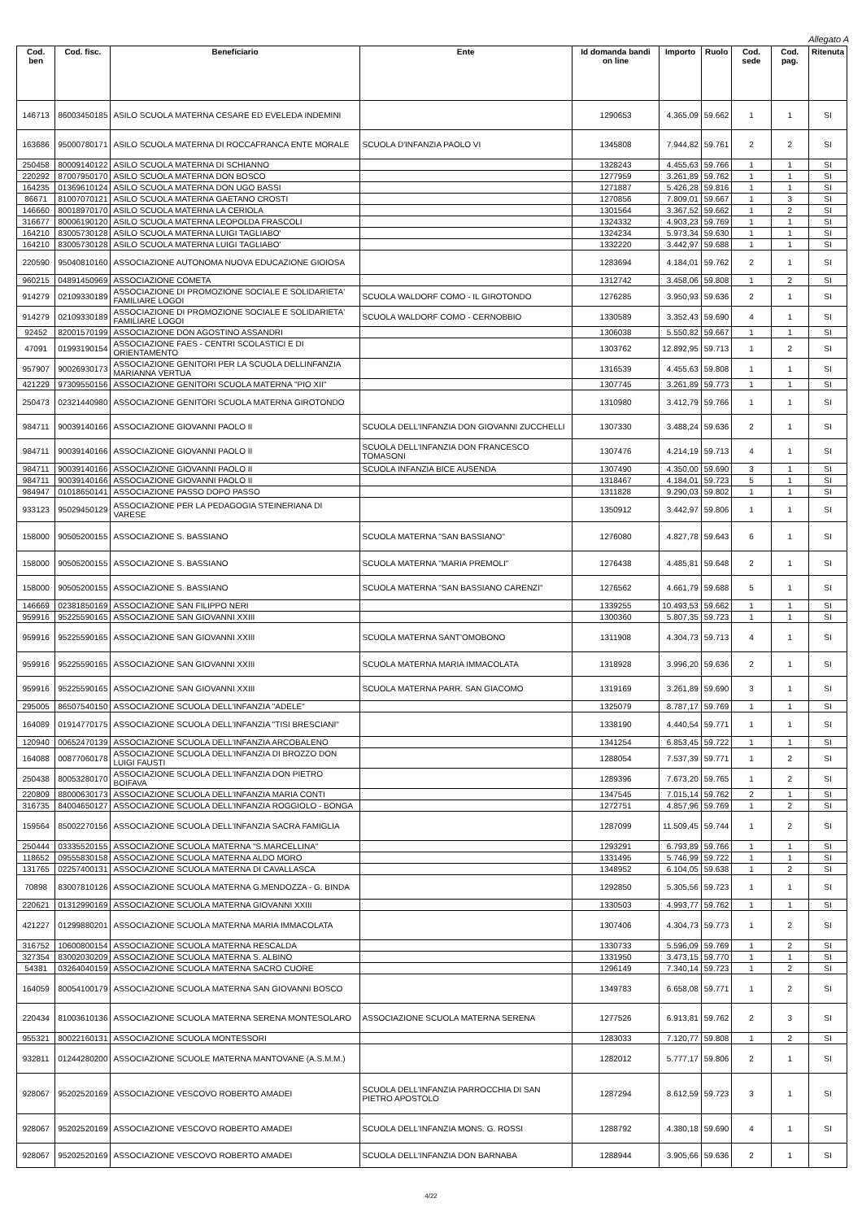Allegato A
| Cod. ben | Cod. fisc. | Beneficiario | Ente | Id domanda bandi on line | Importo | Ruolo | Cod. sede | Cod. pag. | Ritenuta |
| --- | --- | --- | --- | --- | --- | --- | --- | --- | --- |
| 146713 | 86003450185 | ASILO SCUOLA MATERNA CESARE ED EVELEDA INDEMINI | | 1290653 | 4.365,09 | 59.662 | 1 | 1 | SI |
| 163686 | 95000780171 | ASILO SCUOLA MATERNA DI ROCCAFRANCA ENTE MORALE | SCUOLA D'INFANZIA PAOLO VI | 1345808 | 7.944,82 | 59.761 | 2 | 2 | SI |
| 250458 | 80009140122 | ASILO SCUOLA MATERNA DI SCHIANNO | | 1328243 | 4.455,63 | 59.766 | 1 | 1 | SI |
| 220292 | 87007950170 | ASILO SCUOLA MATERNA DON BOSCO | | 1277959 | 3.261,89 | 59.762 | 1 | 1 | SI |
| 164235 | 01369610124 | ASILO SCUOLA MATERNA DON UGO BASSI | | 1271887 | 5.426,28 | 59.816 | 1 | 1 | SI |
| 86671 | 81007070121 | ASILO SCUOLA MATERNA GAETANO CROSTI | | 1270856 | 7.809,01 | 59.667 | 1 | 3 | SI |
| 146660 | 80018970170 | ASILO SCUOLA MATERNA LA CERIOLA | | 1301564 | 3.367,52 | 59.662 | 1 | 2 | SI |
| 316677 | 80006190120 | ASILO SCUOLA MATERNA LEOPOLDA FRASCOLI | | 1324332 | 4.903,23 | 59.769 | 1 | 1 | SI |
| 164210 | 83005730128 | ASILO SCUOLA MATERNA LUIGI TAGLIABO' | | 1324234 | 5.973,34 | 59.630 | 1 | 1 | SI |
| 164210 | 83005730128 | ASILO SCUOLA MATERNA LUIGI TAGLIABO' | | 1332220 | 3.442,97 | 59.688 | 1 | 1 | SI |
| 220590 | 95040810160 | ASSOCIAZIONE AUTONOMA NUOVA EDUCAZIONE GIOIOSA | | 1283694 | 4.184,01 | 59.762 | 2 | 1 | SI |
| 960215 | 04891450969 | ASSOCIAZIONE COMETA | | 1312742 | 3.458,06 | 59.808 | 1 | 2 | SI |
| 914279 | 02109330189 | ASSOCIAZIONE DI PROMOZIONE SOCIALE E SOLIDARIETA' FAMILIARE LOGOI | SCUOLA WALDORF COMO - IL GIROTONDO | 1276285 | 3.950,93 | 59.636 | 2 | 1 | SI |
| 914279 | 02109330189 | ASSOCIAZIONE DI PROMOZIONE SOCIALE E SOLIDARIETA' FAMILIARE LOGOI | SCUOLA WALDORF COMO - CERNOBBIO | 1330589 | 3.352,43 | 59.690 | 4 | 1 | SI |
| 92452 | 82001570199 | ASSOCIAZIONE DON AGOSTINO ASSANDRI | | 1306038 | 5.550,82 | 59.667 | 1 | 1 | SI |
| 47091 | 01993190154 | ASSOCIAZIONE FAES - CENTRI SCOLASTICI E DI ORIENTAMENTO | | 1303762 | 12.892,95 | 59.713 | 1 | 2 | SI |
| 957907 | 90026930173 | ASSOCIAZIONE GENITORI PER LA SCUOLA DELLINFANZIA MARIANNA VERTUA | | 1316539 | 4.455,63 | 59.808 | 1 | 1 | SI |
| 421229 | 97309550156 | ASSOCIAZIONE GENITORI SCUOLA MATERNA "PIO XII" | | 1307745 | 3.261,89 | 59.773 | 1 | 1 | SI |
| 250473 | 02321440980 | ASSOCIAZIONE GENITORI SCUOLA MATERNA GIROTONDO | | 1310980 | 3.412,79 | 59.766 | 1 | 1 | SI |
| 984711 | 90039140166 | ASSOCIAZIONE GIOVANNI PAOLO II | SCUOLA DELL'INFANZIA DON GIOVANNI ZUCCHELLI | 1307330 | 3.488,24 | 59.636 | 2 | 1 | SI |
| 984711 | 90039140166 | ASSOCIAZIONE GIOVANNI PAOLO II | SCUOLA DELL'INFANZIA DON FRANCESCO TOMASONI | 1307476 | 4.214,19 | 59.713 | 4 | 1 | SI |
| 984711 | 90039140166 | ASSOCIAZIONE GIOVANNI PAOLO II | SCUOLA INFANZIA BICE AUSENDA | 1307490 | 4.350,00 | 59.690 | 3 | 1 | SI |
| 984711 | 90039140166 | ASSOCIAZIONE GIOVANNI PAOLO II | | 1318467 | 4.184,01 | 59.723 | 5 | 1 | SI |
| 984947 | 01018650141 | ASSOCIAZIONE PASSO DOPO PASSO | | 1311828 | 9.290,03 | 59.802 | 1 | 1 | SI |
| 933123 | 95029450129 | ASSOCIAZIONE PER LA PEDAGOGIA STEINERIANA DI VARESE | | 1350912 | 3.442,97 | 59.806 | 1 | 1 | SI |
| 158000 | 90505200155 | ASSOCIAZIONE S. BASSIANO | SCUOLA MATERNA "SAN BASSIANO" | 1276080 | 4.827,78 | 59.643 | 6 | 1 | SI |
| 158000 | 90505200155 | ASSOCIAZIONE S. BASSIANO | SCUOLA MATERNA "MARIA PREMOLI" | 1276438 | 4.485,81 | 59.648 | 2 | 1 | SI |
| 158000 | 90505200155 | ASSOCIAZIONE S. BASSIANO | SCUOLA MATERNA "SAN BASSIANO CARENZI" | 1276562 | 4.661,79 | 59.688 | 5 | 1 | SI |
| 146669 | 02381850169 | ASSOCIAZIONE SAN FILIPPO NERI | | 1339255 | 10.493,53 | 59.662 | 1 | 1 | SI |
| 959916 | 95225590165 | ASSOCIAZIONE SAN GIOVANNI XXIII | | 1300360 | 5.807,35 | 59.723 | 1 | 1 | SI |
| 959916 | 95225590165 | ASSOCIAZIONE SAN GIOVANNI XXIII | SCUOLA MATERNA SANT'OMOBONO | 1311908 | 4.304,73 | 59.713 | 4 | 1 | SI |
| 959916 | 95225590165 | ASSOCIAZIONE SAN GIOVANNI XXIII | SCUOLA MATERNA MARIA IMMACOLATA | 1318928 | 3.996,20 | 59.636 | 2 | 1 | SI |
| 959916 | 95225590165 | ASSOCIAZIONE SAN GIOVANNI XXIII | SCUOLA MATERNA PARR. SAN GIACOMO | 1319169 | 3.261,89 | 59.690 | 3 | 1 | SI |
| 295005 | 86507540150 | ASSOCIAZIONE SCUOLA DELL'INFANZIA "ADELE" | | 1325079 | 8.787,17 | 59.769 | 1 | 1 | SI |
| 164089 | 01914770175 | ASSOCIAZIONE SCUOLA DELL'INFANZIA "TISI BRESCIANI" | | 1338190 | 4.440,54 | 59.771 | 1 | 1 | SI |
| 120940 | 00652470139 | ASSOCIAZIONE SCUOLA DELL'INFANZIA ARCOBALENO | | 1341254 | 6.853,45 | 59.722 | 1 | 1 | SI |
| 164088 | 00877060178 | ASSOCIAZIONE SCUOLA DELL'INFANZIA DI BROZZO DON LUIGI FAUSTI | | 1288054 | 7.537,39 | 59.771 | 1 | 2 | SI |
| 250438 | 80053280170 | ASSOCIAZIONE SCUOLA DELL'INFANZIA DON PIETRO BOIFAVA | | 1289396 | 7.673,20 | 59.765 | 1 | 2 | SI |
| 220809 | 88000630173 | ASSOCIAZIONE SCUOLA DELL'INFANZIA MARIA CONTI | | 1347545 | 7.015,14 | 59.762 | 2 | 1 | SI |
| 316735 | 84004650127 | ASSOCIAZIONE SCUOLA DELL'INFANZIA ROGGIOLO - BONGA | | 1272751 | 4.857,96 | 59.769 | 1 | 2 | SI |
| 159564 | 85002270156 | ASSOCIAZIONE SCUOLA DELL'INFANZIA SACRA FAMIGLIA | | 1287099 | 11.509,45 | 59.744 | 1 | 2 | SI |
| 250444 | 03335520155 | ASSOCIAZIONE SCUOLA MATERNA "S.MARCELLINA" | | 1293291 | 6.793,89 | 59.766 | 1 | 1 | SI |
| 118652 | 09555830158 | ASSOCIAZIONE SCUOLA MATERNA ALDO MORO | | 1331495 | 5.746,99 | 59.722 | 1 | 1 | SI |
| 131765 | 02257400131 | ASSOCIAZIONE SCUOLA MATERNA DI CAVALLASCA | | 1348952 | 6.104,05 | 59.638 | 1 | 2 | SI |
| 70898 | 83007810126 | ASSOCIAZIONE SCUOLA MATERNA G.MENDOZZA - G. BINDA | | 1292850 | 5.305,56 | 59.723 | 1 | 1 | SI |
| 220621 | 01312990169 | ASSOCIAZIONE SCUOLA MATERNA GIOVANNI XXIII | | 1330503 | 4.993,77 | 59.762 | 1 | 1 | SI |
| 421227 | 01299880201 | ASSOCIAZIONE SCUOLA MATERNA MARIA IMMACOLATA | | 1307406 | 4.304,73 | 59.773 | 1 | 2 | SI |
| 316752 | 10600800154 | ASSOCIAZIONE SCUOLA MATERNA RESCALDA | | 1330733 | 5.596,09 | 59.769 | 1 | 2 | SI |
| 327354 | 83002030209 | ASSOCIAZIONE SCUOLA MATERNA S. ALBINO | | 1331950 | 3.473,15 | 59.770 | 1 | 1 | SI |
| 54381 | 03264040159 | ASSOCIAZIONE SCUOLA MATERNA SACRO CUORE | | 1296149 | 7.340,14 | 59.723 | 1 | 2 | SI |
| 164059 | 80054100179 | ASSOCIAZIONE SCUOLA MATERNA SAN GIOVANNI BOSCO | | 1349783 | 6.658,08 | 59.771 | 1 | 2 | SI |
| 220434 | 81003610136 | ASSOCIAZIONE SCUOLA MATERNA SERENA MONTESOLARO | ASSOCIAZIONE SCUOLA MATERNA SERENA | 1277526 | 6.913,81 | 59.762 | 2 | 3 | SI |
| 955321 | 80022160131 | ASSOCIAZIONE SCUOLA MONTESSORI | | 1283033 | 7.120,77 | 59.808 | 1 | 2 | SI |
| 932811 | 01244280200 | ASSOCIAZIONE SCUOLE MATERNA MANTOVANE (A.S.M.M.) | | 1282012 | 5.777,17 | 59.806 | 2 | 1 | SI |
| 928067 | 95202520169 | ASSOCIAZIONE VESCOVO ROBERTO AMADEI | SCUOLA DELL'INFANZIA PARROCCHIA DI SAN PIETRO APOSTOLO | 1287294 | 8.612,59 | 59.723 | 3 | 1 | SI |
| 928067 | 95202520169 | ASSOCIAZIONE VESCOVO ROBERTO AMADEI | SCUOLA DELL'INFANZIA MONS. G. ROSSI | 1288792 | 4.380,18 | 59.690 | 4 | 1 | SI |
| 928067 | 95202520169 | ASSOCIAZIONE VESCOVO ROBERTO AMADEI | SCUOLA DELL'INFANZIA DON BARNABA | 1288944 | 3.905,66 | 59.636 | 2 | 1 | SI |
4/22